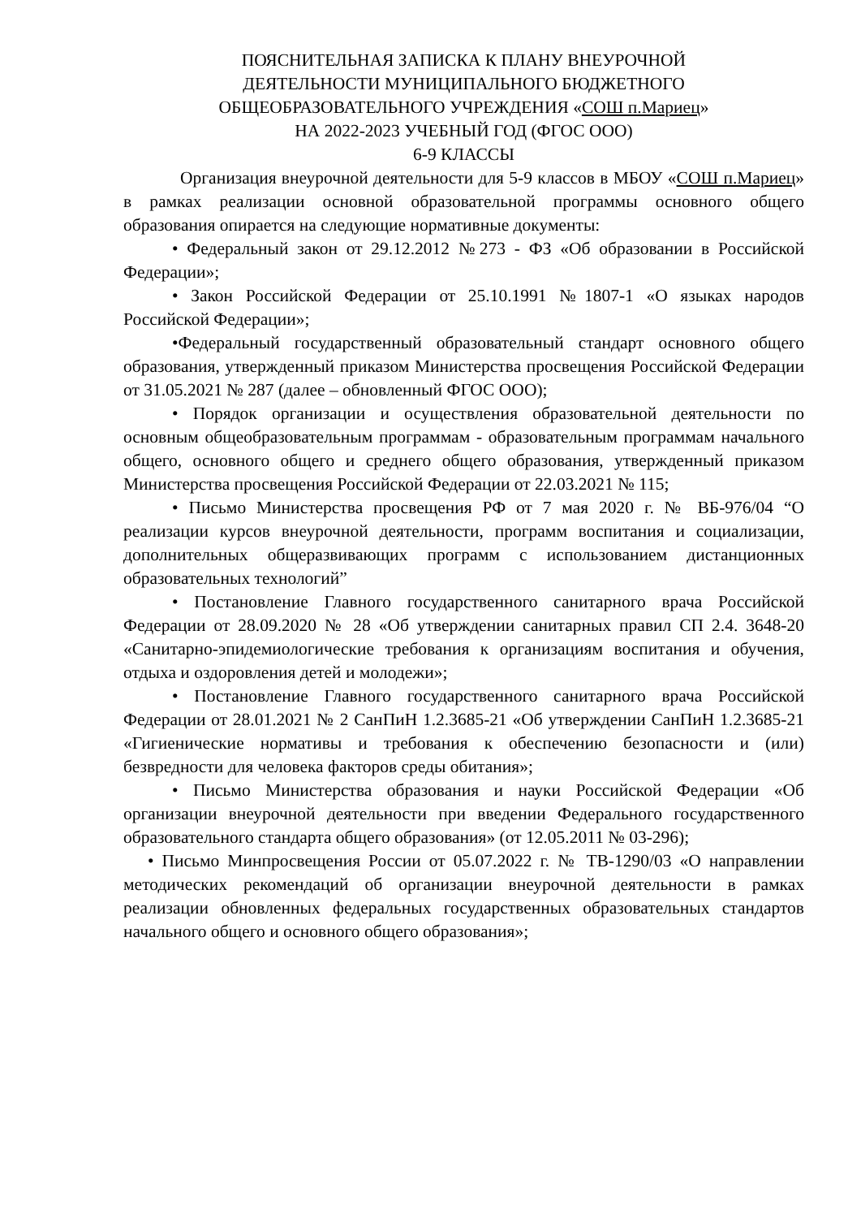ПОЯСНИТЕЛЬНАЯ ЗАПИСКА К ПЛАНУ ВНЕУРОЧНОЙ
ДЕЯТЕЛЬНОСТИ МУНИЦИПАЛЬНОГО БЮДЖЕТНОГО
ОБЩЕОБРАЗОВАТЕЛЬНОГО УЧРЕЖДЕНИЯ «СОШ п.Мариец»
НА 2022-2023 УЧЕБНЫЙ ГОД (ФГОС ООО)
6-9 КЛАССЫ
Организация внеурочной деятельности для 5-9 классов в МБОУ «СОШ п.Мариец» в рамках реализации основной образовательной программы основного общего образования опирается на следующие нормативные документы:
• Федеральный закон от 29.12.2012 №273 - ФЗ «Об образовании в Российской Федерации»;
• Закон Российской Федерации от 25.10.1991 №1807-1 «О языках народов Российской Федерации»;
•Федеральный государственный образовательный стандарт основного общего образования, утвержденный приказом Министерства просвещения Российской Федерации от 31.05.2021 № 287 (далее – обновленный ФГОС ООО);
• Порядок организации и осуществления образовательной деятельности по основным общеобразовательным программам - образовательным программам начального общего, основного общего и среднего общего образования, утвержденный приказом Министерства просвещения Российской Федерации от 22.03.2021 № 115;
• Письмо Министерства просвещения РФ от 7 мая 2020 г. № ВБ-976/04 “О реализации курсов внеурочной деятельности, программ воспитания и социализации, дополнительных общеразвивающих программ с использованием дистанционных образовательных технологий”
• Постановление Главного государственного санитарного врача Российской Федерации от 28.09.2020 № 28 «Об утверждении санитарных правил СП 2.4. 3648-20 «Санитарно-эпидемиологические требования к организациям воспитания и обучения, отдыха и оздоровления детей и молодежи»;
• Постановление Главного государственного санитарного врача Российской Федерации от 28.01.2021 № 2 СанПиН 1.2.3685-21 «Об утверждении СанПиН 1.2.3685-21 «Гигиенические нормативы и требования к обеспечению безопасности и (или) безвредности для человека факторов среды обитания»;
• Письмо Министерства образования и науки Российской Федерации «Об организации внеурочной деятельности при введении Федерального государственного образовательного стандарта общего образования» (от 12.05.2011 № 03-296);
• Письмо Минпросвещения России от 05.07.2022 г. № ТВ-1290/03 «О направлении методических рекомендаций об организации внеурочной деятельности в рамках реализации обновленных федеральных государственных образовательных стандартов начального общего и основного общего образования»;